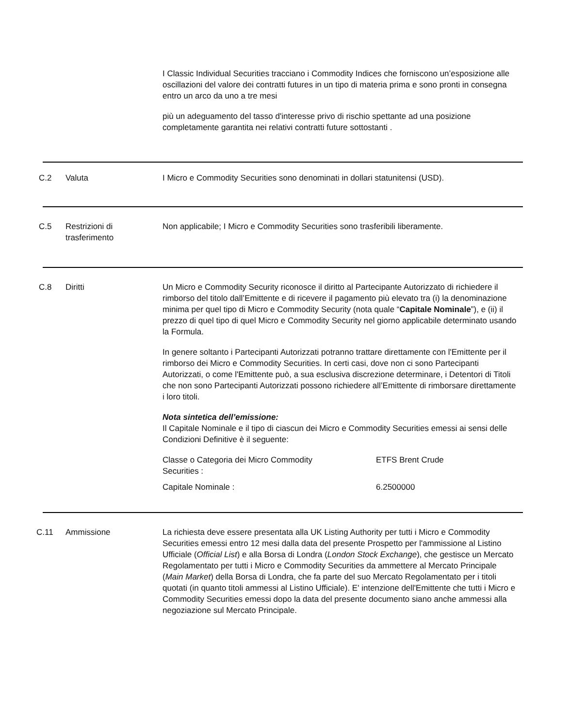I Classic Individual Securities tracciano i Commodity Indices che forniscono un’esposizione alle oscillazioni del valore dei contratti futures in un tipo di materia prima e sono pronti in consegna entro un arco da uno a tre mesi
più un adeguamento del tasso d'interesse privo di rischio spettante ad una posizione completamente garantita nei relativi contratti future sottostanti .
C.2 Valuta I Micro e Commodity Securities sono denominati in dollari statunitensi (USD).
C.5 Restrizioni di
trasferimento
Non applicabile; I Micro e Commodity Securities sono trasferibili liberamente.
C.8 Diritti Un Micro e Commodity Security riconosce il diritto al Partecipante Autorizzato di richiedere il rimborso del titolo dall’Emittente e di ricevere il pagamento più elevato tra (i) la denominazione minima per quel tipo di Micro e Commodity Security (nota quale “Capitale Nominale”), e (ii) il prezzo di quel tipo di quel Micro e Commodity Security nel giorno applicabile determinato usando la Formula.
In genere soltanto i Partecipanti Autorizzati potranno trattare direttamente con l'Emittente per il rimborso dei Micro e Commodity Securities. In certi casi, dove non ci sono Partecipanti Autorizzati, o come l'Emittente può, a sua esclusiva discrezione determinare, i Detentori di Titoli che non sono Partecipanti Autorizzati possono richiedere all’Emittente di rimborsare direttamente i loro titoli.
Nota sintetica dell’emissione:
Il Capitale Nominale e il tipo di ciascun dei Micro e Commodity Securities emessi ai sensi delle Condizioni Definitive è il seguente:
| Classe o Categoria dei Micro Commodity Securities : | ETFS Brent Crude |
| Capitale Nominale : | 6.2500000 |
C.11 Ammissione La richiesta deve essere presentata alla UK Listing Authority per tutti i Micro e Commodity Securities emessi entro 12 mesi dalla data del presente Prospetto per l'ammissione al Listino Ufficiale (Official List) e alla Borsa di Londra (London Stock Exchange), che gestisce un Mercato Regolamentato per tutti i Micro e Commodity Securities da ammettere al Mercato Principale (Main Market) della Borsa di Londra, che fa parte del suo Mercato Regolamentato per i titoli quotati (in quanto titoli ammessi al Listino Ufficiale). E' intenzione dell'Emittente che tutti i Micro e Commodity Securities emessi dopo la data del presente documento siano anche ammessi alla negoziazione sul Mercato Principale.